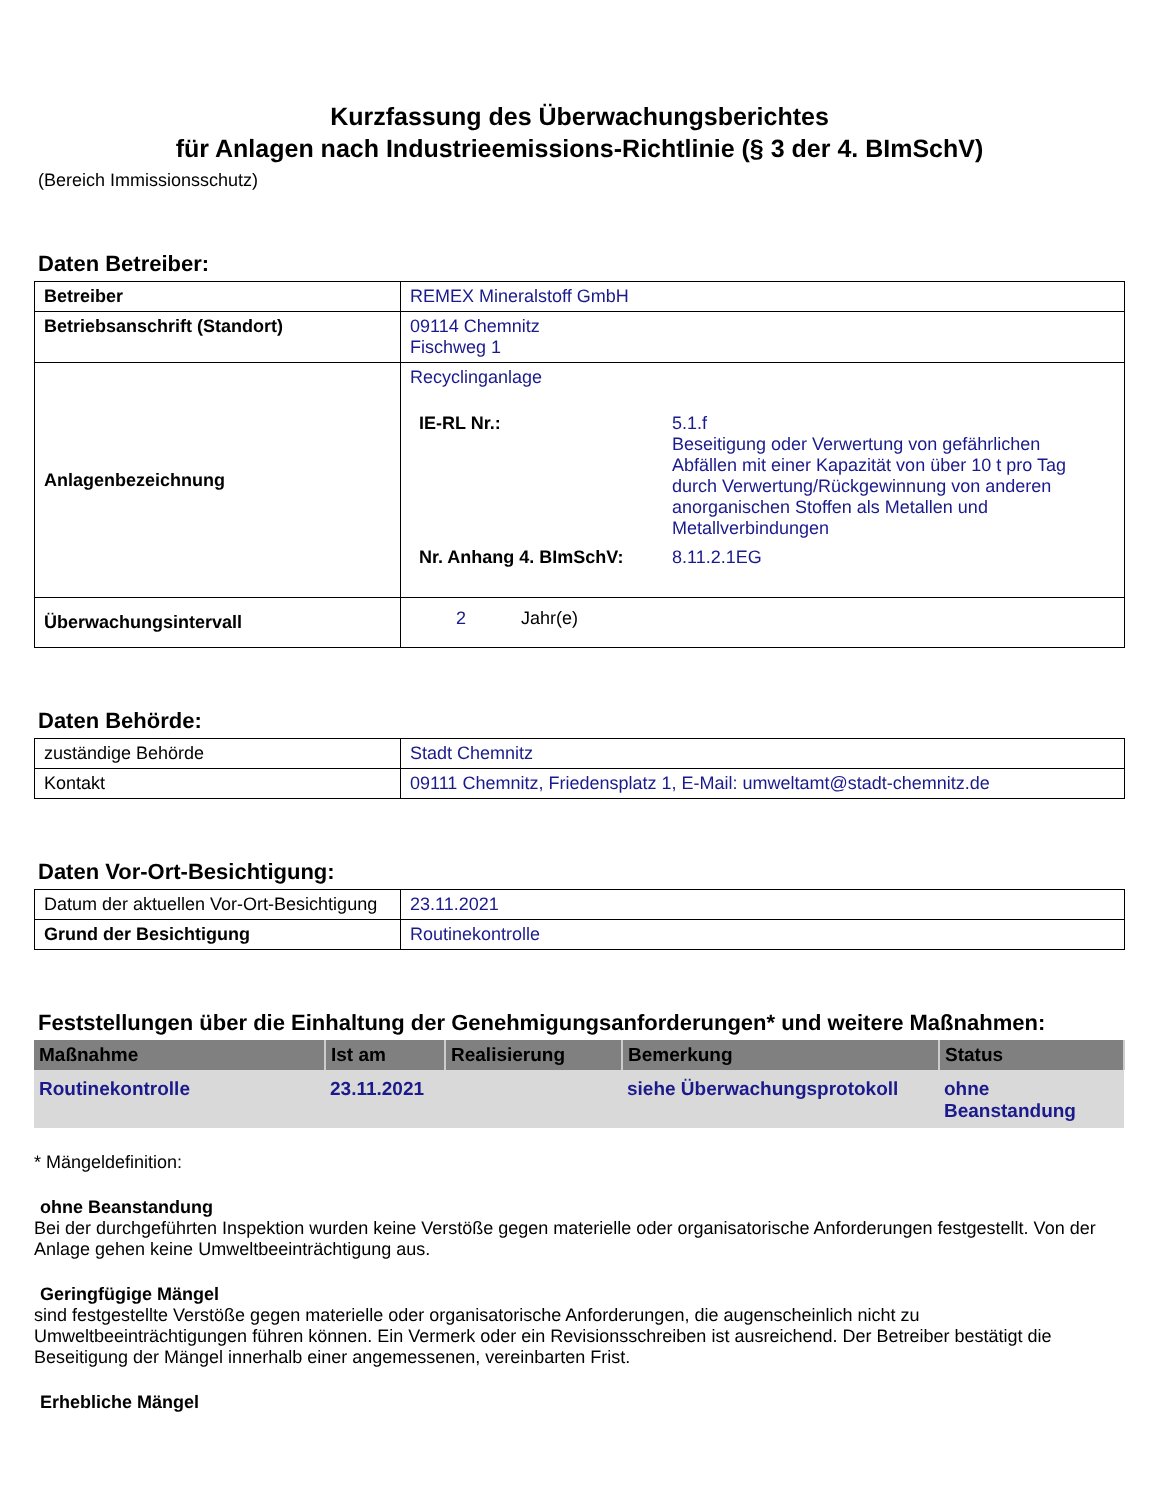Kurzfassung des Überwachungsberichtes
für Anlagen nach Industrieemissions-Richtlinie (§ 3 der 4. BImSchV)
(Bereich Immissionsschutz)
Daten Betreiber:
| Betreiber | REMEX Mineralstoff GmbH |
| Betriebsanschrift (Standort) | 09114 Chemnitz Fischweg 1 |
| Anlagenbezeichnung | Recyclinganlage / IE-RL Nr.: / 5.1.f Beseitigung oder Verwertung von gefährlichen Abfällen mit einer Kapazität von über 10 t pro Tag durch Verwertung/Rückgewinnung von anderen anorganischen Stoffen als Metallen und Metallverbindungen / / Nr. Anhang 4. BImSchV: / 8.11.2.1EG / |
| Überwachungsintervall | 2 Jahr(e) |
Daten Behörde:
| zuständige Behörde | Stadt Chemnitz |
| Kontakt | 09111 Chemnitz, Friedensplatz 1, E-Mail: umweltamt@stadt-chemnitz.de |
Daten Vor-Ort-Besichtigung:
| Datum der aktuellen Vor-Ort-Besichtigung | 23.11.2021 |
| Grund der Besichtigung | Routinekontrolle |
Feststellungen über die Einhaltung der Genehmigungsanforderungen* und weitere Maßnahmen:
| Maßnahme | Ist am | Realisierung | Bemerkung | Status |
| --- | --- | --- | --- | --- |
| Routinekontrolle | 23.11.2021 | | siehe Überwachungsprotokoll | ohne Beanstandung |
* Mängeldefinition:
ohne Beanstandung
Bei der durchgeführten Inspektion wurden keine Verstöße gegen materielle oder organisatorische Anforderungen festgestellt. Von der Anlage gehen keine Umweltbeeinträchtigung aus.
Geringfügige Mängel
sind festgestellte Verstöße gegen materielle oder organisatorische Anforderungen, die augenscheinlich nicht zu Umweltbeeinträchtigungen führen können. Ein Vermerk oder ein Revisionsschreiben ist ausreichend. Der Betreiber bestätigt die Beseitigung der Mängel innerhalb einer angemessenen, vereinbarten Frist.
Erhebliche Mängel